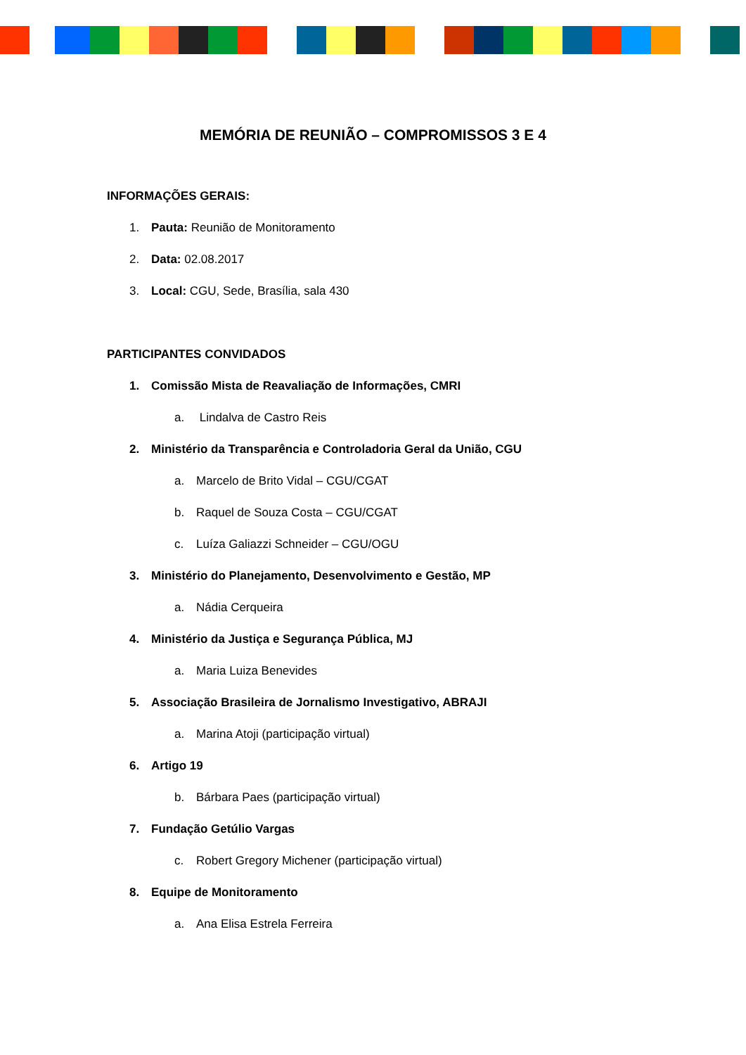MEMÓRIA DE REUNIÃO – COMPROMISSOS 3 E 4
INFORMAÇÕES GERAIS:
1. Pauta: Reunião de Monitoramento
2. Data: 02.08.2017
3. Local: CGU, Sede, Brasília, sala 430
PARTICIPANTES CONVIDADOS
1. Comissão Mista de Reavaliação de Informações, CMRI
a. Lindalva de Castro Reis
2. Ministério da Transparência e Controladoria Geral da União, CGU
a. Marcelo de Brito Vidal – CGU/CGAT
b. Raquel de Souza Costa – CGU/CGAT
c. Luíza Galiazzi Schneider – CGU/OGU
3. Ministério do Planejamento, Desenvolvimento e Gestão, MP
a. Nádia Cerqueira
4. Ministério da Justiça e Segurança Pública, MJ
a. Maria Luiza Benevides
5. Associação Brasileira de Jornalismo Investigativo, ABRAJI
a. Marina Atoji (participação virtual)
6. Artigo 19
b. Bárbara Paes (participação virtual)
7. Fundação Getúlio Vargas
c. Robert Gregory Michener (participação virtual)
8. Equipe de Monitoramento
a. Ana Elisa Estrela Ferreira